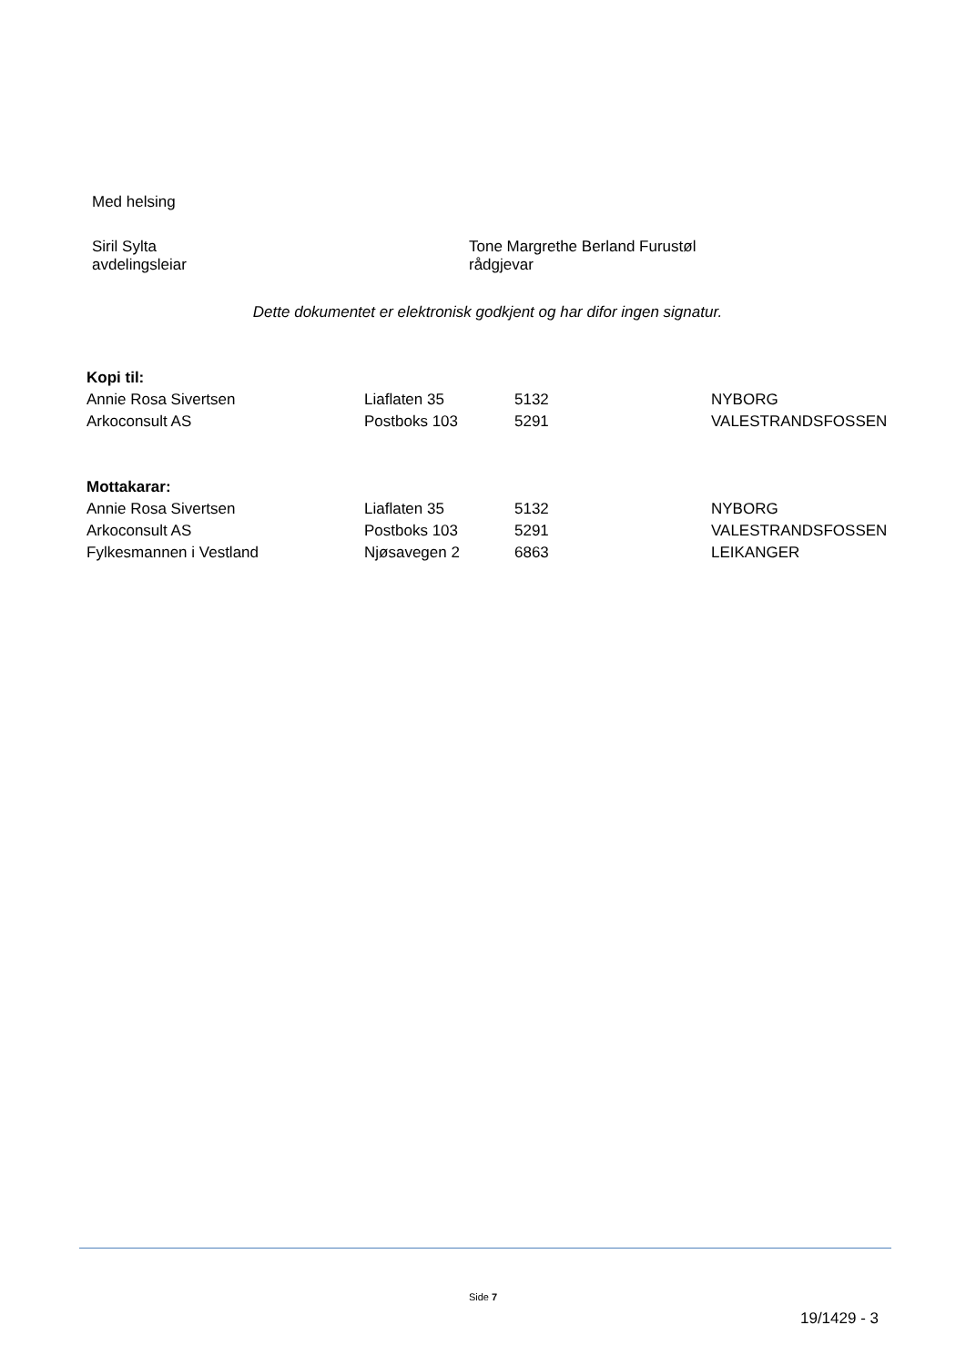Med helsing
Siril Sylta
avdelingsleiar
Tone Margrethe Berland Furustøl
rådgjevar
Dette dokumentet er elektronisk godkjent og har difor ingen signatur.
| Kopi til: | | | |
| --- | --- | --- | --- |
| Annie Rosa Sivertsen | Liaflaten 35 | 5132 | NYBORG |
| Arkoconsult AS | Postboks 103 | 5291 | VALESTRANDSFOSSEN |
| Mottakarar: | | | |
| --- | --- | --- | --- |
| Annie Rosa Sivertsen | Liaflaten 35 | 5132 | NYBORG |
| Arkoconsult AS | Postboks 103 | 5291 | VALESTRANDSFOSSEN |
| Fylkesmannen i Vestland | Njøsavegen 2 | 6863 | LEIKANGER |
Side 7
19/1429 - 3